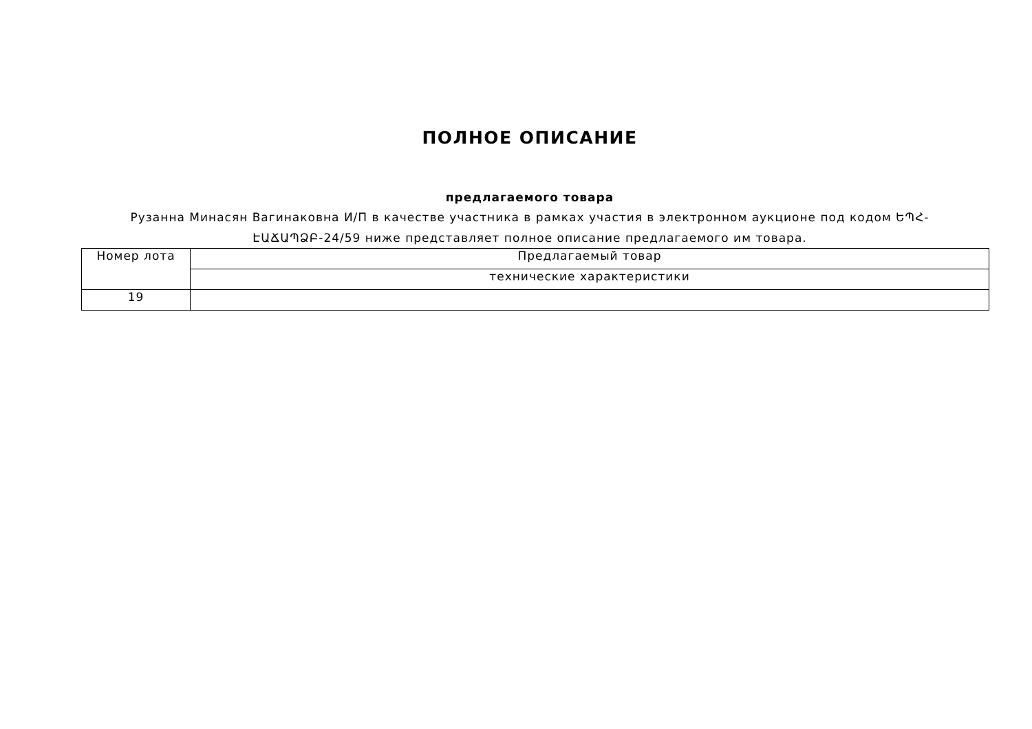ПОЛНОЕ ОПИСАНИЕ
предлагаемого товара
Рузанна Минасян Вагинаковна И/П в качестве участника в рамках участия в электронном аукционе под кодом ԵՊՀ-ԷԱՃԱՊՁԲ-24/59 ниже представляет полное описание предлагаемого им товара.
| Номер лота | Предлагаемый товар |
| --- | --- |
| | технические характеристики |
| 19 | |